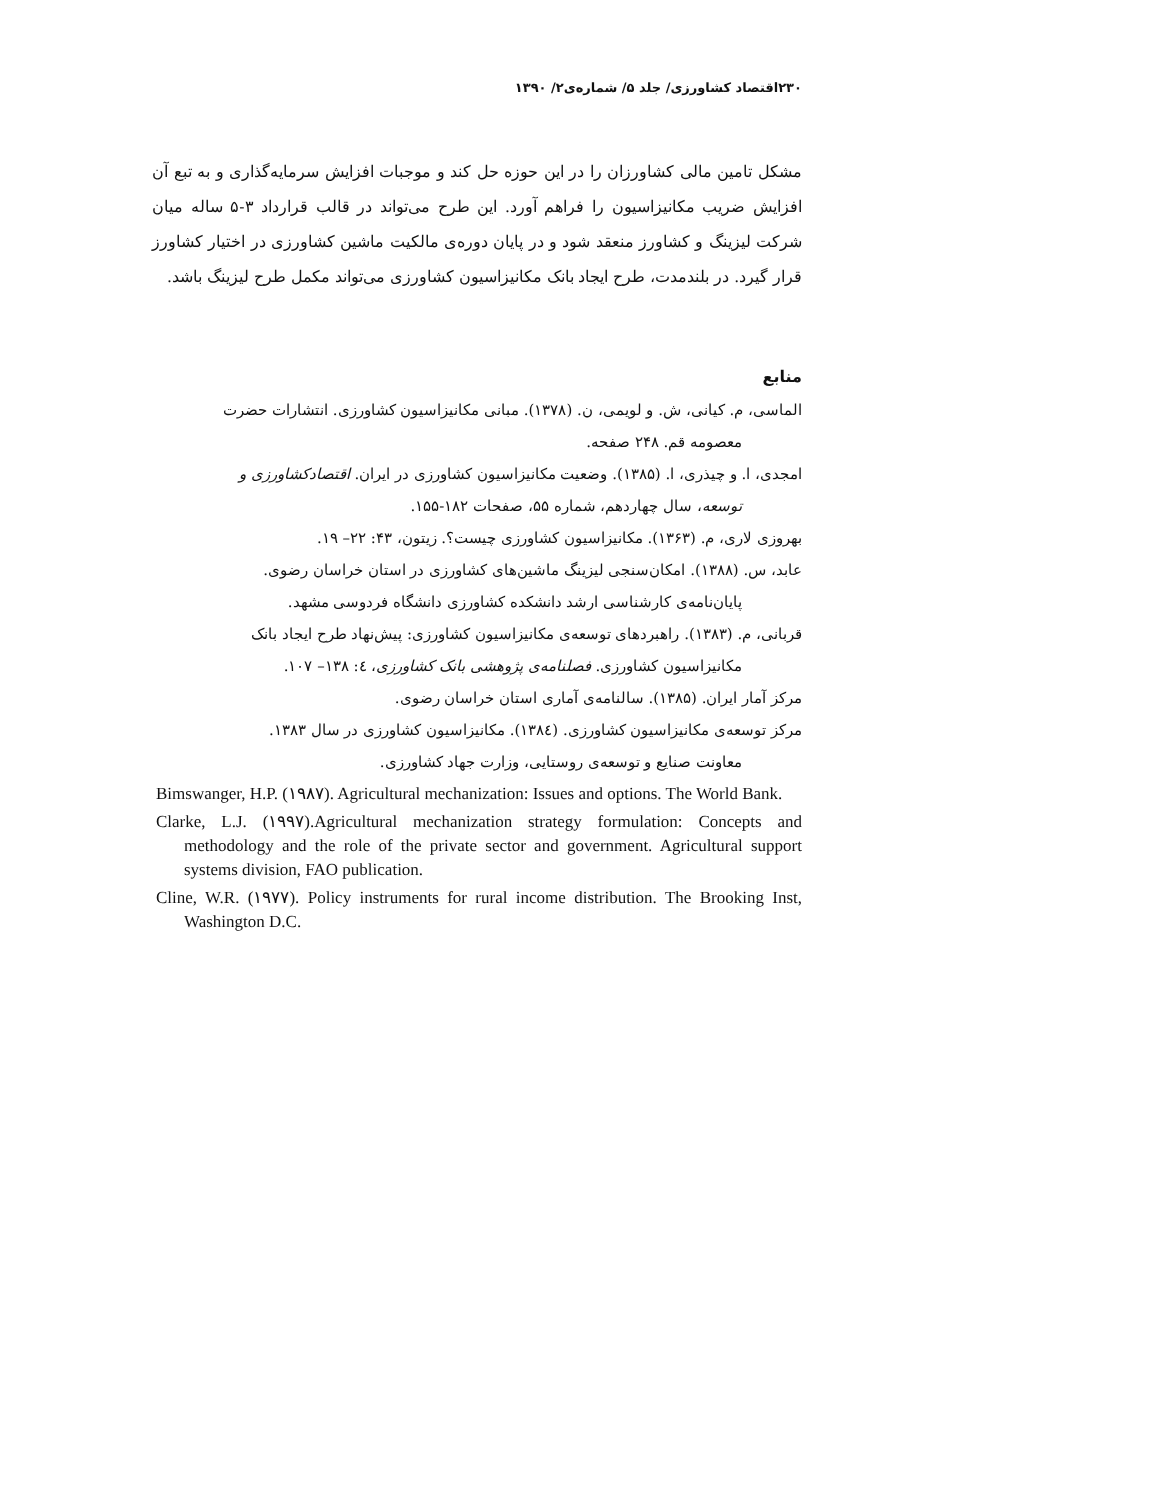۲۳۰اقتصاد کشاورزی/ جلد ۵/ شماره‌ی۲/ ۱۳۹۰
مشکل تامین مالی کشاورزان را در این حوزه حل کند و موجبات افزایش سرمایه‌گذاری و به تبع آن افزایش ضریب مکانیزاسیون را فراهم آورد. این طرح می‌تواند در قالب قرارداد ۳-۵ ساله میان شرکت لیزینگ و کشاورز منعقد شود و در پایان دوره‌ی مالکیت ماشین کشاورزی در اختیار کشاورز قرار گیرد. در بلندمدت، طرح ایجاد بانک مکانیزاسیون کشاورزی می‌تواند مکمل طرح لیزینگ باشد.
منابع
الماسی، م. کیانی، ش. و لویمی، ن. (۱۳۷۸). مبانی مکانیزاسیون کشاورزی. انتشارات حضرت
معصومه قم. ۲۴۸ صفحه.
امجدی، ا. و چیذری، ا. (۱۳۸۵). وضعیت مکانیزاسیون کشاورزی در ایران. اقتصادکشاورزی و
توسعه، سال چهاردهم، شماره ۵۵، صفحات ۱۸۲-۱۵۵.
بهروزی لاری، م. (۱۳۶۳). مکانیزاسیون کشاورزی چیست؟. زیتون، ۴۳: ۲۲– ۱۹.
عابد، س. (۱۳۸۸). امکان‌سنجی لیزینگ ماشین‌های کشاورزی در استان خراسان رضوی.
پایان‌نامه‌ی کارشناسی ارشد دانشکده کشاورزی دانشگاه فردوسی مشهد.
قربانی، م. (۱۳۸۳). راهبردهای توسعه‌ی مکانیزاسیون کشاورزی: پیش‌نهاد طرح ایجاد بانک
مکانیزاسیون کشاورزی. فصلنامه‌ی پژوهشی بانک کشاورزی، ٤: ۱۳۸– ۱۰۷.
مرکز آمار ایران. (۱۳۸۵). سالنامه‌ی آماری استان خراسان رضوی.
مرکز توسعه‌ی مکانیزاسیون کشاورزی. (۱۳۸٤). مکانیزاسیون کشاورزی در سال ۱۳۸۳.
معاونت صنایع و توسعه‌ی روستایی، وزارت جهاد کشاورزی.
Bimswanger, H.P. (۱۹۸۷). Agricultural mechanization: Issues and options. The World Bank.
Clarke, L.J. (۱۹۹۷).Agricultural mechanization strategy formulation: Concepts and methodology and the role of the private sector and government. Agricultural support systems division, FAO publication.
Cline, W.R. (۱۹۷۷). Policy instruments for rural income distribution. The Brooking Inst, Washington D.C.